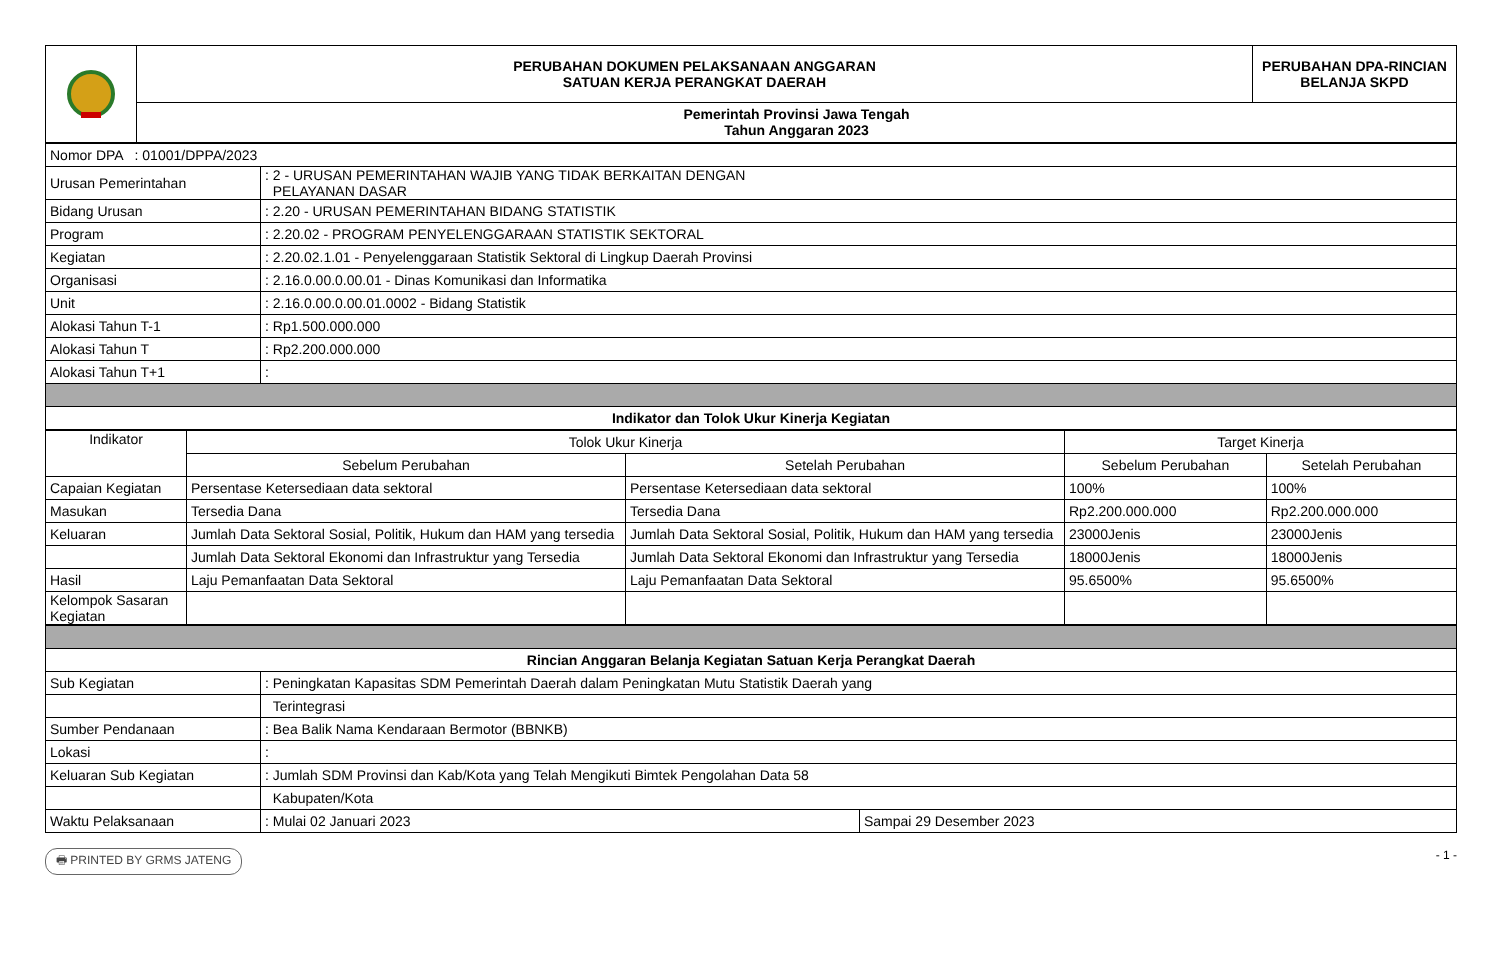| | PERUBAHAN DOKUMEN PELAKSANAAN ANGGARAN SATUAN KERJA PERANGKAT DAERAH | PERUBAHAN DPA-RINCIAN BELANJA SKPD |
| | Pemerintah Provinsi Jawa Tengah Tahun Anggaran 2023 | |
| Nomor DPA : 01001/DPPA/2023 | |
| Urusan Pemerintahan | : 2 - URUSAN PEMERINTAHAN WAJIB YANG TIDAK BERKAITAN DENGAN PELAYANAN DASAR |
| Bidang Urusan | : 2.20 - URUSAN PEMERINTAHAN BIDANG STATISTIK |
| Program | : 2.20.02 - PROGRAM PENYELENGGARAAN STATISTIK SEKTORAL |
| Kegiatan | : 2.20.02.1.01 - Penyelenggaraan Statistik Sektoral di Lingkup Daerah Provinsi |
| Organisasi | : 2.16.0.00.0.00.01 - Dinas Komunikasi dan Informatika |
| Unit | : 2.16.0.00.0.00.01.0002 - Bidang Statistik |
| Alokasi Tahun T-1 | : Rp1.500.000.000 |
| Alokasi Tahun T | : Rp2.200.000.000 |
| Alokasi Tahun T+1 | : |
| Indikator dan Tolok Ukur Kinerja Kegiatan | |
| Indikator | Tolok Ukur Kinerja | | Target Kinerja | |
| --- | --- | --- | --- | --- |
| | Sebelum Perubahan | Setelah Perubahan | Sebelum Perubahan | Setelah Perubahan |
| Capaian Kegiatan | Persentase Ketersediaan data sektoral | Persentase Ketersediaan data sektoral | 100% | 100% |
| Masukan | Tersedia Dana | Tersedia Dana | Rp2.200.000.000 | Rp2.200.000.000 |
| Keluaran | Jumlah Data Sektoral Sosial, Politik, Hukum dan HAM yang tersedia | Jumlah Data Sektoral Sosial, Politik, Hukum dan HAM yang tersedia | 23000Jenis | 23000Jenis |
| | Jumlah Data Sektoral Ekonomi dan Infrastruktur yang Tersedia | Jumlah Data Sektoral Ekonomi dan Infrastruktur yang Tersedia | 18000Jenis | 18000Jenis |
| Hasil | Laju Pemanfaatan Data Sektoral | Laju Pemanfaatan Data Sektoral | 95.6500% | 95.6500% |
| Kelompok Sasaran Kegiatan | | | | |
| Rincian Anggaran Belanja Kegiatan Satuan Kerja Perangkat Daerah | | |
| Sub Kegiatan | : Peningkatan Kapasitas SDM Pemerintah Daerah dalam Peningkatan Mutu Statistik Daerah yang | |
| | Terintegrasi | |
| Sumber Pendanaan | : Bea Balik Nama Kendaraan Bermotor (BBNKB) | |
| Lokasi | : | |
| Keluaran Sub Kegiatan | : Jumlah SDM Provinsi dan Kab/Kota yang Telah Mengikuti Bimtek Pengolahan Data 58 | |
| | Kabupaten/Kota | |
| Waktu Pelaksanaan | : Mulai 02 Januari 2023 | Sampai 29 Desember 2023 |
🖶 PRINTED BY GRMS JATENG - 1 -